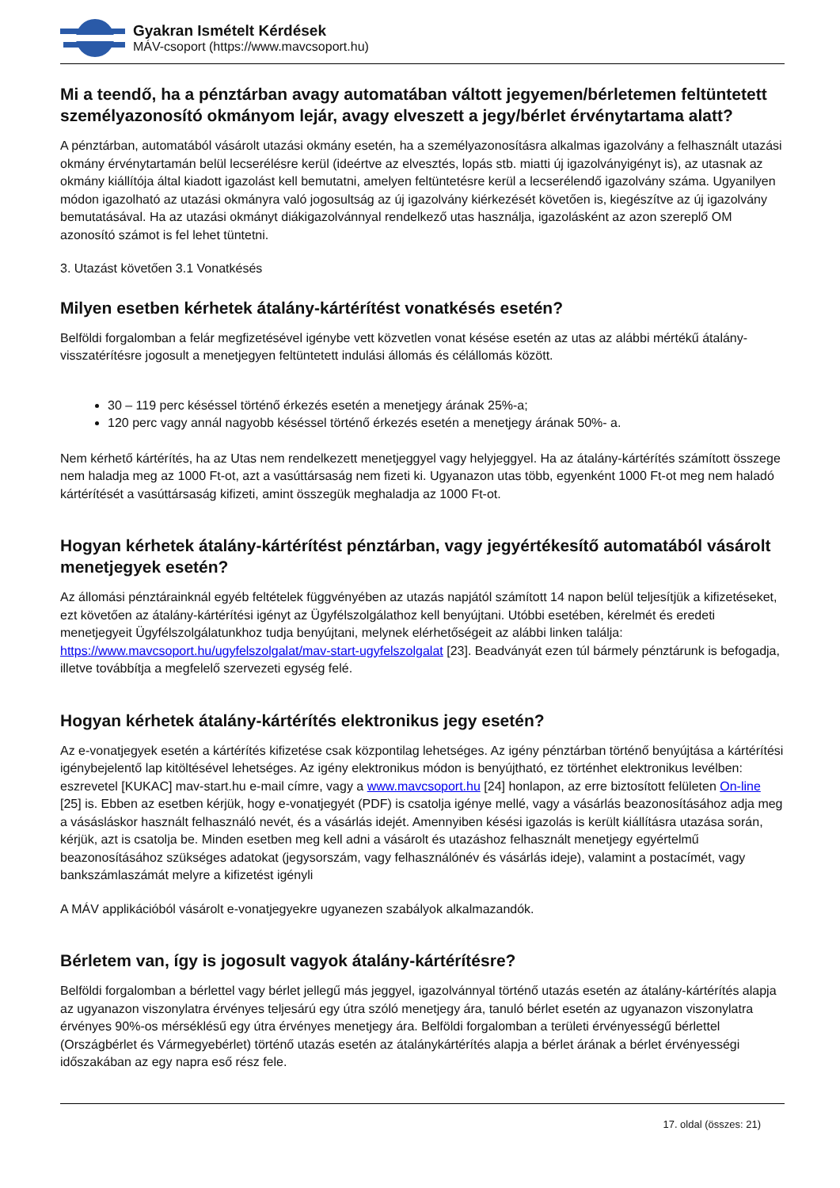Gyakran Ismételt Kérdések
MÁV-csoport (https://www.mavcsoport.hu)
Mi a teendő, ha a pénztárban avagy automatában váltott jegyemen/bérletemen feltüntetett személyazonosító okmányom lejár, avagy elveszett a jegy/bérlet érvénytartama alatt?
A pénztárban, automatából vásárolt utazási okmány esetén, ha a személyazonosításra alkalmas igazolvány a felhasznált utazási okmány érvénytartamán belül lecserélésre kerül (ideértve az elvesztés, lopás stb. miatti új igazolványigényt is), az utasnak az okmány kiállítója által kiadott igazolást kell bemutatni, amelyen feltüntetésre kerül a lecserélendő igazolvány száma. Ugyanilyen módon igazolható az utazási okmányra való jogosultság az új igazolvány kiérkezését követően is, kiegészítve az új igazolvány bemutatásával. Ha az utazási okmányt diákigazolvánnyal rendelkező utas használja, igazolásként az azon szereplő OM azonosító számot is fel lehet tüntetni.
3. Utazást követően 3.1 Vonatkésés
Milyen esetben kérhetek átalány-kártérítést vonatkésés esetén?
Belföldi forgalomban a felár megfizetésével igénybe vett közvetlen vonat késése esetén az utas az alábbi mértékű átalány-visszatérítésre jogosult a menetjegyen feltüntetett indulási állomás és célállomás között.
30 – 119 perc késéssel történő érkezés esetén a menetjegy árának 25%-a;
120 perc vagy annál nagyobb késéssel történő érkezés esetén a menetjegy árának 50%- a.
Nem kérhető kártérítés, ha az Utas nem rendelkezett menetjeggyel vagy helyjeggyel. Ha az átalány-kártérítés számított összege nem haladja meg az 1000 Ft-ot, azt a vasúttársaság nem fizeti ki. Ugyanazon utas több, egyenként 1000 Ft-ot meg nem haladó kártérítését a vasúttársaság kifizeti, amint összegük meghaladja az 1000 Ft-ot.
Hogyan kérhetek átalány-kártérítést pénztárban, vagy jegyértékesítő automatából vásárolt menetjegyek esetén?
Az állomási pénztárainknál egyéb feltételek függvényében az utazás napjától számított 14 napon belül teljesítjük a kifizetéseket, ezt követően az átalány-kártérítési igényt az Ügyfélszolgálathoz kell benyújtani. Utóbbi esetében, kérelmét és eredeti menetjegyeit Ügyfélszolgálatunkhoz tudja benyújtani, melynek elérhetőségeit az alábbi linken találja: https://www.mavcsoport.hu/ugyfelszolgalat/mav-start-ugyfelszolgalat [23]. Beadványát ezen túl bármely pénztárunk is befogadja, illetve továbbítja a megfelelő szervezeti egység felé.
Hogyan kérhetek átalány-kártérítés elektronikus jegy esetén?
Az e-vonatjegyek esetén a kártérítés kifizetése csak központilag lehetséges. Az igény pénztárban történő benyújtása a kártérítési igénybejelentő lap kitöltésével lehetséges. Az igény elektronikus módon is benyújtható, ez történhet elektronikus levélben: eszrevetel [KUKAC] mav-start.hu e-mail címre, vagy a www.mavcsoport.hu [24] honlapon, az erre biztosított felületen On-line [25] is. Ebben az esetben kérjük, hogy e-vonatjegyét (PDF) is csatolja igénye mellé, vagy a vásárlás beazonosításához adja meg a vásásláskor használt felhasználó nevét, és a vásárlás idejét. Amennyiben késési igazolás is került kiállításra utazása során, kérjük, azt is csatolja be. Minden esetben meg kell adni a vásárolt és utazáshoz felhasznált menetjegy egyértelmű beazonosításához szükséges adatokat (jegysorszám, vagy felhasználónév és vásárlás ideje), valamint a postacímét, vagy bankszámlaszámát melyre a kifizetést igényli
A MÁV applikációból vásárolt e-vonatjegyekre ugyanezen szabályok alkalmazandók.
Bérletem van, így is jogosult vagyok átalány-kártérítésre?
Belföldi forgalomban a bérlettel vagy bérlet jellegű más jeggyel, igazolvánnyal történő utazás esetén az átalány-kártérítés alapja az ugyanazon viszonylatra érvényes teljesárú egy útra szóló menetjegy ára, tanuló bérlet esetén az ugyanazon viszonylatra érvényes 90%-os mérséklésű egy útra érvényes menetjegy ára. Belföldi forgalomban a területi érvényességű bérlettel (Országbérlet és Vármegyebérlet) történő utazás esetén az átalánykártérítés alapja a bérlet árának a bérlet érvényességi időszakában az egy napra eső rész fele.
17. oldal (összes: 21)